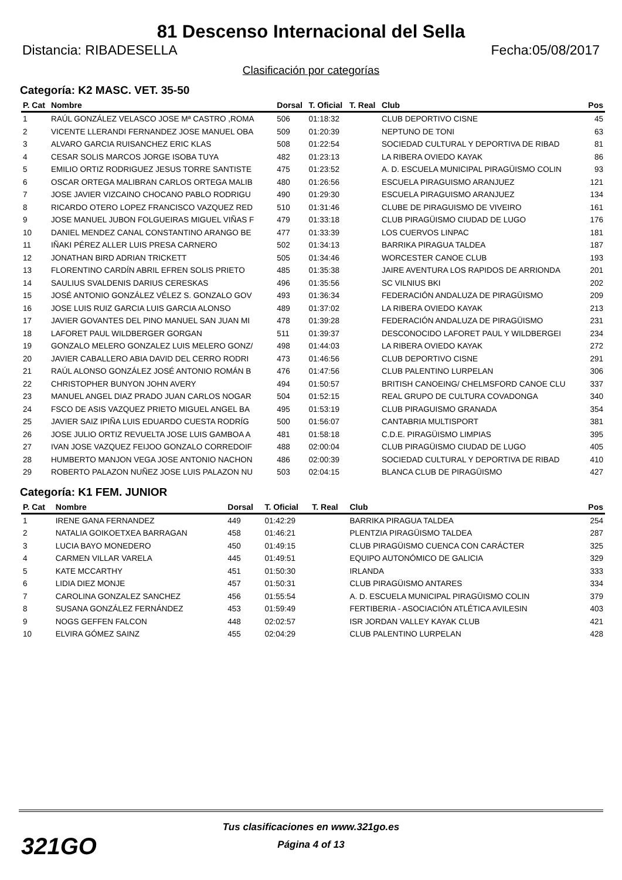81 Descenso Internacional del Sella
Distancia: RIBADESELLA Fecha:05/08/2017
Clasificación por categorías
Categoría: K2 MASC. VET. 35-50
| P. Cat | Nombre | Dorsal | T. Oficial | T. Real | Club | Pos |
| --- | --- | --- | --- | --- | --- | --- |
| 1 | RAÚL GONZÁLEZ VELASCO JOSE Mª CASTRO ,ROMA | 506 | 01:18:32 | | CLUB DEPORTIVO CISNE | 45 |
| 2 | VICENTE LLERANDI FERNANDEZ JOSE MANUEL OBA | 509 | 01:20:39 | | NEPTUNO DE TONI | 63 |
| 3 | ALVARO GARCIA RUISANCHEZ ERIC KLAS | 508 | 01:22:54 | | SOCIEDAD CULTURAL Y DEPORTIVA DE RIBAD | 81 |
| 4 | CESAR SOLIS MARCOS JORGE ISOBA TUYA | 482 | 01:23:13 | | LA RIBERA OVIEDO KAYAK | 86 |
| 5 | EMILIO ORTIZ RODRIGUEZ JESUS TORRE SANTISTE | 475 | 01:23:52 | | A. D. ESCUELA MUNICIPAL PIRAGÜISMO COLIN | 93 |
| 6 | OSCAR ORTEGA MALIBRAN CARLOS ORTEGA MALIB | 480 | 01:26:56 | | ESCUELA PIRAGUISMO ARANJUEZ | 121 |
| 7 | JOSE JAVIER VIZCAINO CHOCANO PABLO RODRIGU | 490 | 01:29:30 | | ESCUELA PIRAGUISMO ARANJUEZ | 134 |
| 8 | RICARDO OTERO LOPEZ FRANCISCO VAZQUEZ RED | 510 | 01:31:46 | | CLUBE DE PIRAGUISMO DE VIVEIRO | 161 |
| 9 | JOSE MANUEL JUBON FOLGUEIRAS MIGUEL VIÑAS F | 479 | 01:33:18 | | CLUB PIRAGÜISMO CIUDAD DE LUGO | 176 |
| 10 | DANIEL MENDEZ CANAL CONSTANTINO ARANGO BE | 477 | 01:33:39 | | LOS CUERVOS LINPAC | 181 |
| 11 | IÑAKI PÉREZ ALLER LUIS PRESA CARNERO | 502 | 01:34:13 | | BARRIKA PIRAGUA TALDEA | 187 |
| 12 | JONATHAN BIRD ADRIAN TRICKETT | 505 | 01:34:46 | | WORCESTER CANOE CLUB | 193 |
| 13 | FLORENTINO CARDÍN ABRIL EFREN SOLIS PRIETO | 485 | 01:35:38 | | JAIRE AVENTURA LOS RAPIDOS DE ARRIONDA | 201 |
| 14 | SAULIUS SVALDENIS DARIUS CERESKAS | 496 | 01:35:56 | | SC VILNIUS BKI | 202 |
| 15 | JOSÉ ANTONIO GONZÁLEZ VÉLEZ S. GONZALO GOV | 493 | 01:36:34 | | FEDERACIÓN ANDALUZA DE PIRAGÜISMO | 209 |
| 16 | JOSE LUIS RUIZ GARCIA LUIS GARCIA ALONSO | 489 | 01:37:02 | | LA RIBERA OVIEDO KAYAK | 213 |
| 17 | JAVIER GOVANTES DEL PINO MANUEL SAN JUAN MI | 478 | 01:39:28 | | FEDERACIÓN ANDALUZA DE PIRAGÜISMO | 231 |
| 18 | LAFORET PAUL WILDBERGER GORGAN | 511 | 01:39:37 | | DESCONOCIDO LAFORET PAUL Y WILDBERGEI | 234 |
| 19 | GONZALO MELERO GONZALEZ LUIS MELERO GONZ/ | 498 | 01:44:03 | | LA RIBERA OVIEDO KAYAK | 272 |
| 20 | JAVIER CABALLERO ABIA DAVID DEL CERRO RODRI | 473 | 01:46:56 | | CLUB DEPORTIVO CISNE | 291 |
| 21 | RAÚL ALONSO GONZÁLEZ JOSÉ ANTONIO ROMÁN B | 476 | 01:47:56 | | CLUB PALENTINO LURPELAN | 306 |
| 22 | CHRISTOPHER BUNYON JOHN AVERY | 494 | 01:50:57 | | BRITISH CANOEING/ CHELMSFORD CANOE CLU | 337 |
| 23 | MANUEL ANGEL DIAZ PRADO JUAN CARLOS NOGAR | 504 | 01:52:15 | | REAL GRUPO DE CULTURA COVADONGA | 340 |
| 24 | FSCO DE ASIS VAZQUEZ PRIETO MIGUEL ANGEL BA | 495 | 01:53:19 | | CLUB PIRAGUISMO GRANADA | 354 |
| 25 | JAVIER SAIZ IPIÑA LUIS EDUARDO CUESTA RODRÍG | 500 | 01:56:07 | | CANTABRIA MULTISPORT | 381 |
| 26 | JOSE JULIO ORTIZ REVUELTA JOSE LUIS GAMBOA A | 481 | 01:58:18 | | C.D.E. PIRAGÜISMO LIMPIAS | 395 |
| 27 | IVAN JOSE VAZQUEZ FEIJOO GONZALO CORREDOIF | 488 | 02:00:04 | | CLUB PIRAGÜISMO CIUDAD DE LUGO | 405 |
| 28 | HUMBERTO MANJON VEGA JOSE ANTONIO NACHON | 486 | 02:00:39 | | SOCIEDAD CULTURAL Y DEPORTIVA DE RIBAD | 410 |
| 29 | ROBERTO PALAZON NUÑEZ JOSE LUIS PALAZON NU | 503 | 02:04:15 | | BLANCA CLUB DE PIRAGÜISMO | 427 |
Categoría: K1 FEM. JUNIOR
| P. Cat | Nombre | Dorsal | T. Oficial | T. Real | Club | Pos |
| --- | --- | --- | --- | --- | --- | --- |
| 1 | IRENE GANA FERNANDEZ | 449 | 01:42:29 | | BARRIKA PIRAGUA TALDEA | 254 |
| 2 | NATALIA GOIKOETXEA BARRAGAN | 458 | 01:46:21 | | PLENTZIA PIRAGÜISMO TALDEA | 287 |
| 3 | LUCIA BAYO MONEDERO | 450 | 01:49:15 | | CLUB PIRAGÜISMO CUENCA CON CARÁCTER | 325 |
| 4 | CARMEN VILLAR VARELA | 445 | 01:49:51 | | EQUIPO AUTONÓMICO DE GALICIA | 329 |
| 5 | KATE MCCARTHY | 451 | 01:50:30 | | IRLANDA | 333 |
| 6 | LIDIA DIEZ MONJE | 457 | 01:50:31 | | CLUB PIRAGÜISMO ANTARES | 334 |
| 7 | CAROLINA GONZALEZ SANCHEZ | 456 | 01:55:54 | | A. D. ESCUELA MUNICIPAL PIRAGÜISMO COLIN | 379 |
| 8 | SUSANA GONZÁLEZ FERNÁNDEZ | 453 | 01:59:49 | | FERTIBERIA - ASOCIACIÓN ATLÉTICA AVILESIN | 403 |
| 9 | NOGS GEFFEN FALCON | 448 | 02:02:57 | | ISR JORDAN VALLEY KAYAK CLUB | 421 |
| 10 | ELVIRA GÓMEZ SAINZ | 455 | 02:04:29 | | CLUB PALENTINO LURPELAN | 428 |
321GO
Tus clasificaciones en www.321go.es
Página 4 of 13